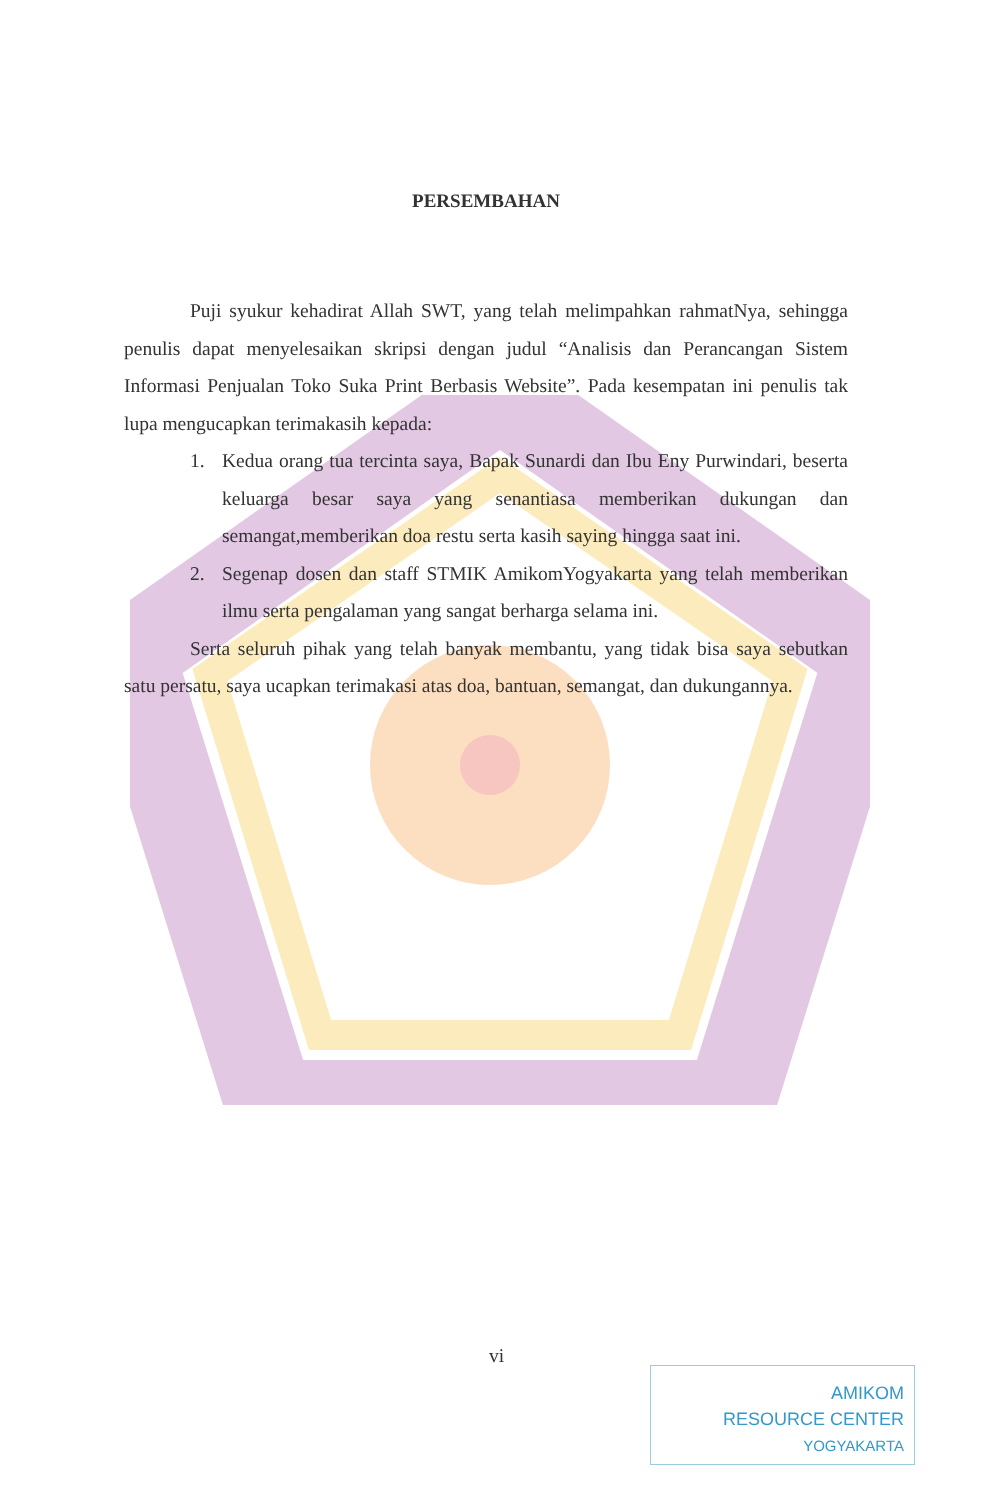PERSEMBAHAN
Puji syukur kehadirat Allah SWT, yang telah melimpahkan rahmatNya, sehingga penulis dapat menyelesaikan skripsi dengan judul “Analisis dan Perancangan Sistem Informasi Penjualan Toko Suka Print Berbasis Website”. Pada kesempatan ini penulis tak lupa mengucapkan terimakasih kepada:
1. Kedua orang tua tercinta saya, Bapak Sunardi dan Ibu Eny Purwindari, beserta keluarga besar saya yang senantiasa memberikan dukungan dan semangat,memberikan doa restu serta kasih saying hingga saat ini.
2. Segenap dosen dan staff STMIK AmikomYogyakarta yang telah memberikan ilmu serta pengalaman yang sangat berharga selama ini.
Serta seluruh pihak yang telah banyak membantu, yang tidak bisa saya sebutkan satu persatu, saya ucapkan terimakasi atas doa, bantuan, semangat, dan dukungannya.
vi
AMIKOM
RESOURCE CENTER
YOGYAKARTA